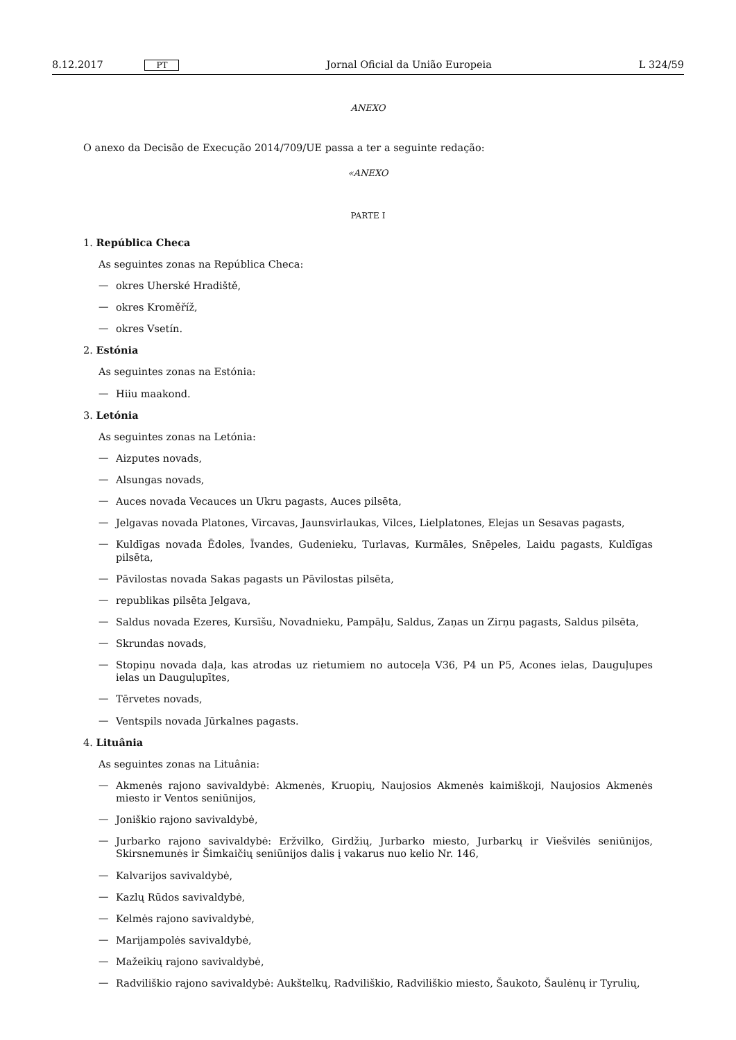8.12.2017 PT Jornal Oficial da União Europeia L 324/59
ANEXO
O anexo da Decisão de Execução 2014/709/UE passa a ter a seguinte redação:
«ANEXO
PARTE I
1. República Checa
As seguintes zonas na República Checa:
—
okres Uherské Hradiště,
—
okres Kroměříž,
—
okres Vsetín.
2. Estónia
As seguintes zonas na Estónia:
—
Hiiu maakond.
3. Letónia
As seguintes zonas na Letónia:
—
Aizputes novads,
—
Alsungas novads,
—
Auces novada Vecauces un Ukru pagasts, Auces pilsēta,
—
Jelgavas novada Platones, Vircavas, Jaunsvirlaukas, Vilces, Lielplatones, Elejas un Sesavas pagasts,
—
Kuldīgas novada Ēdoles, Īvandes, Gudenieku, Turlavas, Kurmāles, Snēpeles, Laidu pagasts, Kuldīgas pilsēta,
—
Pāvilostas novada Sakas pagasts un Pāvilostas pilsēta,
—
republikas pilsēta Jelgava,
—
Saldus novada Ezeres, Kursīšu, Novadnieku, Pampāļu, Saldus, Zaņas un Zirņu pagasts, Saldus pilsēta,
—
Skrundas novads,
—
Stopiņu novada daļa, kas atrodas uz rietumiem no autoceļa V36, P4 un P5, Acones ielas, Dauguļupes ielas un Dauguļupītes,
—
Tērvetes novads,
—
Ventspils novada Jūrkalnes pagasts.
4. Lituânia
As seguintes zonas na Lituânia:
—
Akmenės rajono savivaldybė: Akmenės, Kruopių, Naujosios Akmenės kaimiškoji, Naujosios Akmenės miesto ir Ventos seniūnijos,
—
Joniškio rajono savivaldybė,
—
Jurbarko rajono savivaldybė: Eržvilko, Girdžių, Jurbarko miesto, Jurbarkų ir Viešvilės seniūnijos, Skirsnemunės ir Šimkaičių seniūnijos dalis į vakarus nuo kelio Nr. 146,
—
Kalvarijos savivaldybė,
—
Kazlų Rūdos savivaldybė,
—
Kelmės rajono savivaldybė,
—
Marijampolės savivaldybė,
—
Mažeikių rajono savivaldybė,
—
Radviliškio rajono savivaldybė: Aukštelkų, Radviliškio, Radviliškio miesto, Šaukoto, Šaulėnų ir Tyrulių,